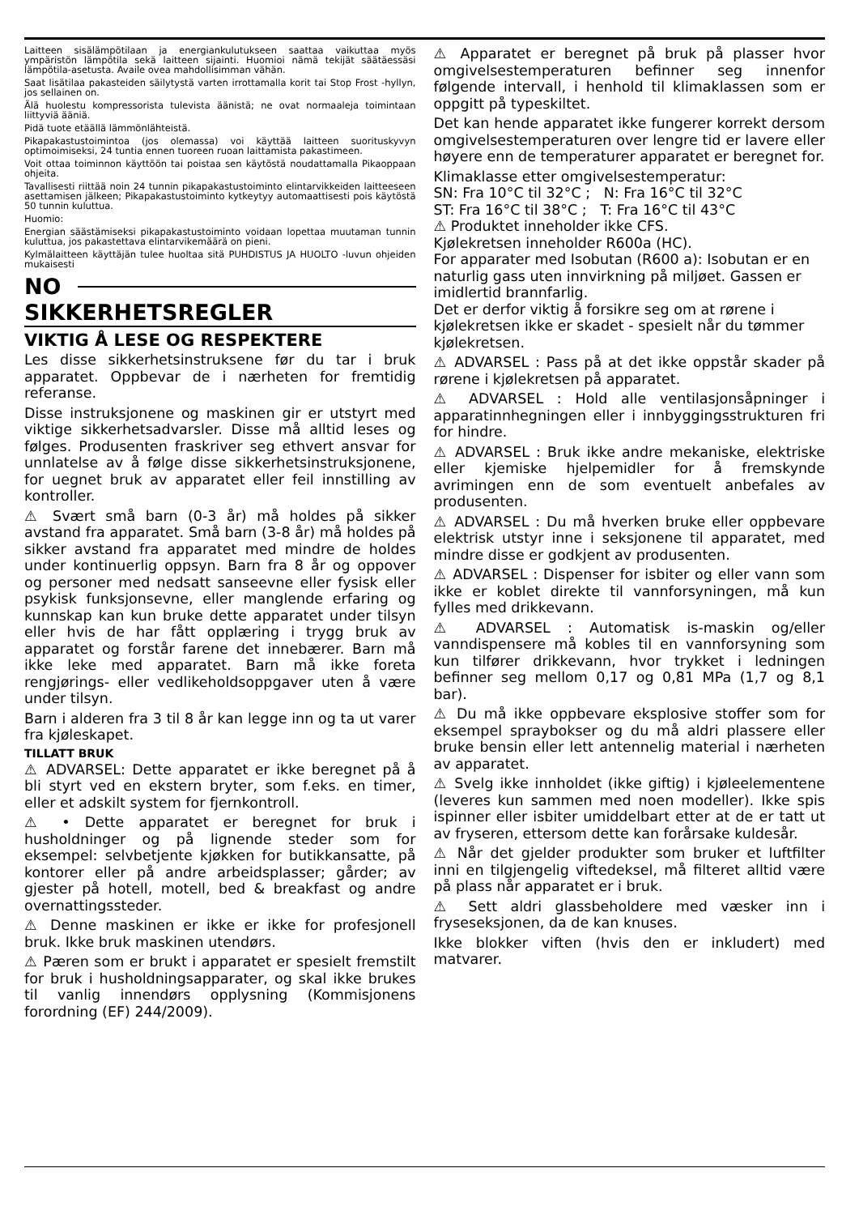Laitteen sisälämpötilaan ja energiankulutukseen saattaa vaikuttaa myös ympäristön lämpötila sekä laitteen sijainti. Huomioi nämä tekijät säätäessäsi lämpötila-asetusta. Availe ovea mahdollisimman vähän.
Saat lisätilaa pakasteiden säilytystä varten irrottamalla korit tai Stop Frost -hyllyn, jos sellainen on.
Älä huolestu kompressorista tulevista äänistä; ne ovat normaaleja toimintaan liittyviä ääniä.
Pidä tuote etäällä lämmönlähteistä.
Pikapakastustoimintoa (jos olemassa) voi käyttää laitteen suorituskyvyn optimoimiseksi, 24 tuntia ennen tuoreen ruoan laittamista pakastimeen.
Voit ottaa toiminnon käyttöön tai poistaa sen käytöstä noudattamalla Pikaoppaan ohjeita.
Tavallisesti riittää noin 24 tunnin pikapakastustoiminto elintarvikkeiden laitteeseen asettamisen jälkeen; Pikapakastustoiminto kytkeytyy automaattisesti pois käytöstä 50 tunnin kuluttua.
Huomio:
Energian säästämiseksi pikapakastustoiminto voidaan lopettaa muutaman tunnin kuluttua, jos pakastettava elintarvikemäärä on pieni.
Kylmälaitteen käyttäjän tulee huoltaa sitä PUHDISTUS JA HUOLTO -luvun ohjeiden mukaisesti
NO
SIKKERHETSREGLER
VIKTIG Å LESE OG RESPEKTERE
Les disse sikkerhetsinstruksene før du tar i bruk apparatet. Oppbevar de i nærheten for fremtidig referanse.
Disse instruksjonene og maskinen gir er utstyrt med viktige sikkerhetsadvarsler. Disse må alltid leses og følges. Produsenten fraskriver seg ethvert ansvar for unnlatelse av å følge disse sikkerhetsinstruksjonene, for uegnet bruk av apparatet eller feil innstilling av kontroller.
⚠ Svært små barn (0-3 år) må holdes på sikker avstand fra apparatet. Små barn (3-8 år) må holdes på sikker avstand fra apparatet med mindre de holdes under kontinuerlig oppsyn. Barn fra 8 år og oppover og personer med nedsatt sanseevne eller fysisk eller psykisk funksjonsevne, eller manglende erfaring og kunnskap kan kun bruke dette apparatet under tilsyn eller hvis de har fått opplæring i trygg bruk av apparatet og forstår farene det innebærer. Barn må ikke leke med apparatet. Barn må ikke foreta rengjørings- eller vedlikeholdsoppgaver uten å være under tilsyn.
Barn i alderen fra 3 til 8 år kan legge inn og ta ut varer fra kjøleskapet.
TILLATT BRUK
⚠ ADVARSEL: Dette apparatet er ikke beregnet på å bli styrt ved en ekstern bryter, som f.eks. en timer, eller et adskilt system for fjernkontroll.
⚠ • Dette apparatet er beregnet for bruk i husholdninger og på lignende steder som for eksempel: selvbetjente kjøkken for butikkansatte, på kontorer eller på andre arbeidsplasser; gårder; av gjester på hotell, motell, bed & breakfast og andre overnattingssteder.
⚠ Denne maskinen er ikke er ikke for profesjonell bruk. Ikke bruk maskinen utendørs.
⚠ Pæren som er brukt i apparatet er spesielt fremstilt for bruk i husholdningsapparater, og skal ikke brukes til vanlig innendørs opplysning (Kommisjonens forordning (EF) 244/2009).
⚠ Apparatet er beregnet på bruk på plasser hvor omgivelsestemperaturen befinner seg innenfor følgende intervall, i henhold til klimaklassen som er oppgitt på typeskiltet.
Det kan hende apparatet ikke fungerer korrekt dersom omgivelsestemperaturen over lengre tid er lavere eller høyere enn de temperaturer apparatet er beregnet for.
Klimaklasse etter omgivelsestemperatur:
SN: Fra 10°C til 32°C ; N: Fra 16°C til 32°C
ST: Fra 16°C til 38°C ; T: Fra 16°C til 43°C
⚠ Produktet inneholder ikke CFS.
Kjølekretsen inneholder R600a (HC).
For apparater med Isobutan (R600 a): Isobutan er en naturlig gass uten innvirkning på miljøet. Gassen er imidlertid brannfarlig.
Det er derfor viktig å forsikre seg om at rørene i kjølekretsen ikke er skadet - spesielt når du tømmer kjølekretsen.
⚠ ADVARSEL : Pass på at det ikke oppstår skader på rørene i kjølekretsen på apparatet.
⚠ ADVARSEL : Hold alle ventilasjonsåpninger i apparatinnhegningen eller i innbyggingsstrukturen fri for hindre.
⚠ ADVARSEL : Bruk ikke andre mekaniske, elektriske eller kjemiske hjelpemidler for å fremskynde avrimingen enn de som eventuelt anbefales av produsenten.
⚠ ADVARSEL : Du må hverken bruke eller oppbevare elektrisk utstyr inne i seksjonene til apparatet, med mindre disse er godkjent av produsenten.
⚠ ADVARSEL : Dispenser for isbiter og eller vann som ikke er koblet direkte til vannforsyningen, må kun fylles med drikkevann.
⚠ ADVARSEL : Automatisk is-maskin og/eller vanndispensere må kobles til en vannforsyning som kun tilfører drikkevann, hvor trykket i ledningen befinner seg mellom 0,17 og 0,81 MPa (1,7 og 8,1 bar).
⚠ Du må ikke oppbevare eksplosive stoffer som for eksempel spraybokser og du må aldri plassere eller bruke bensin eller lett antennelig material i nærheten av apparatet.
⚠ Svelg ikke innholdet (ikke giftig) i kjøleelementene (leveres kun sammen med noen modeller). Ikke spis ispinner eller isbiter umiddelbart etter at de er tatt ut av fryseren, ettersom dette kan forårsake kuldesår.
⚠ Når det gjelder produkter som bruker et luftfilter inni en tilgjengelig viftedeksel, må filteret alltid være på plass når apparatet er i bruk.
⚠ Sett aldri glassbeholdere med væsker inn i fryseseksjonen, da de kan knuses.
Ikke blokker viften (hvis den er inkludert) med matvarer.